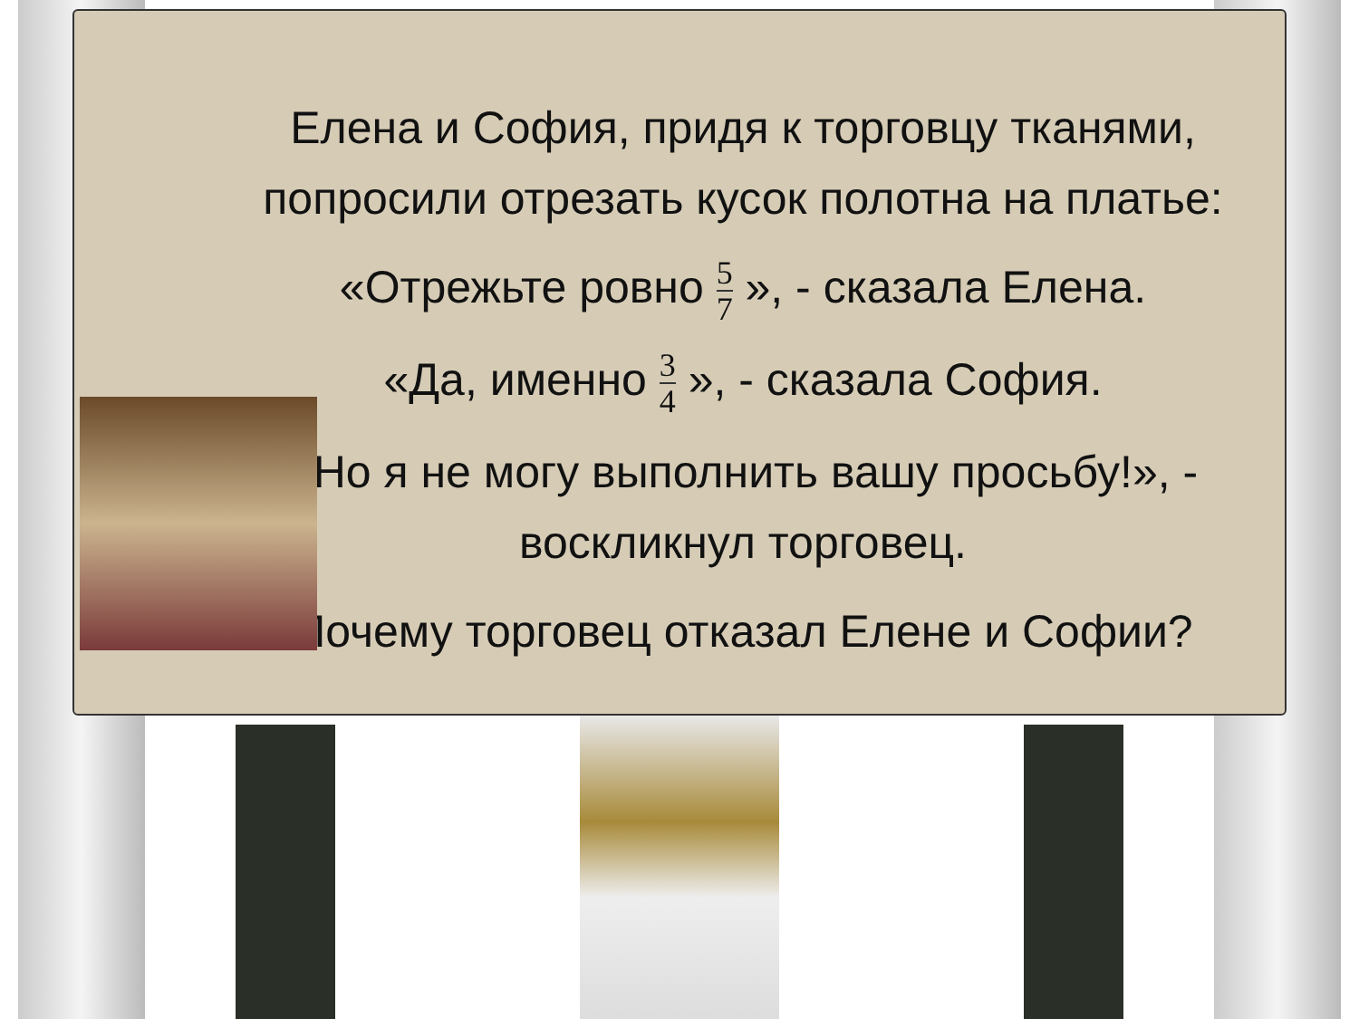Елена и София, придя к торговцу тканями, попросили отрезать кусок полотна на платье:
«Отрежьте ровно 5 7 », - сказала Елена.
«Да, именно 3 4 », - сказала София.
«Но я не могу выполнить вашу просьбу!», - воскликнул торговец.
Почему торговец отказал Елене и Софии?